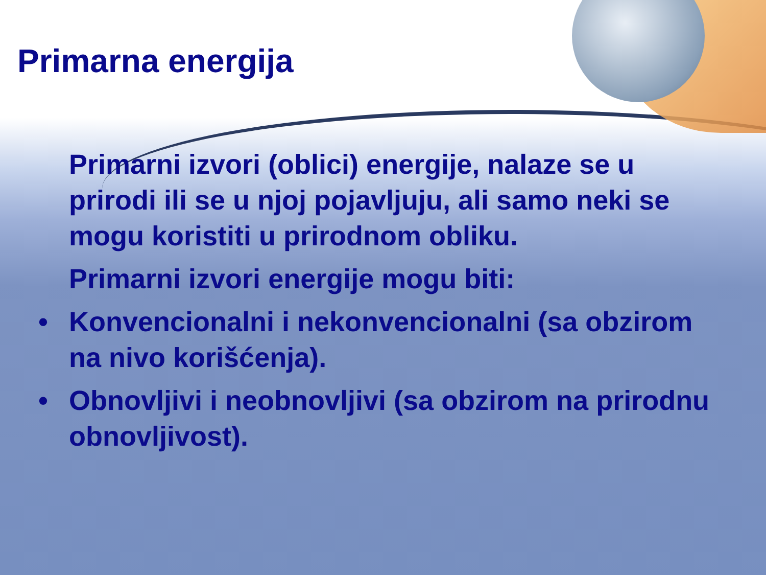Primarna energija
Primarni izvori (oblici) energije, nalaze se u prirodi ili se u njoj pojavljuju, ali samo neki se mogu koristiti u prirodnom obliku.
Primarni izvori energije mogu biti:
• Konvencionalni i nekonvencionalni (sa obzirom na nivo korišćenja).
• Obnovljivi i neobnovljivi (sa obzirom na prirodnu obnovljivost).